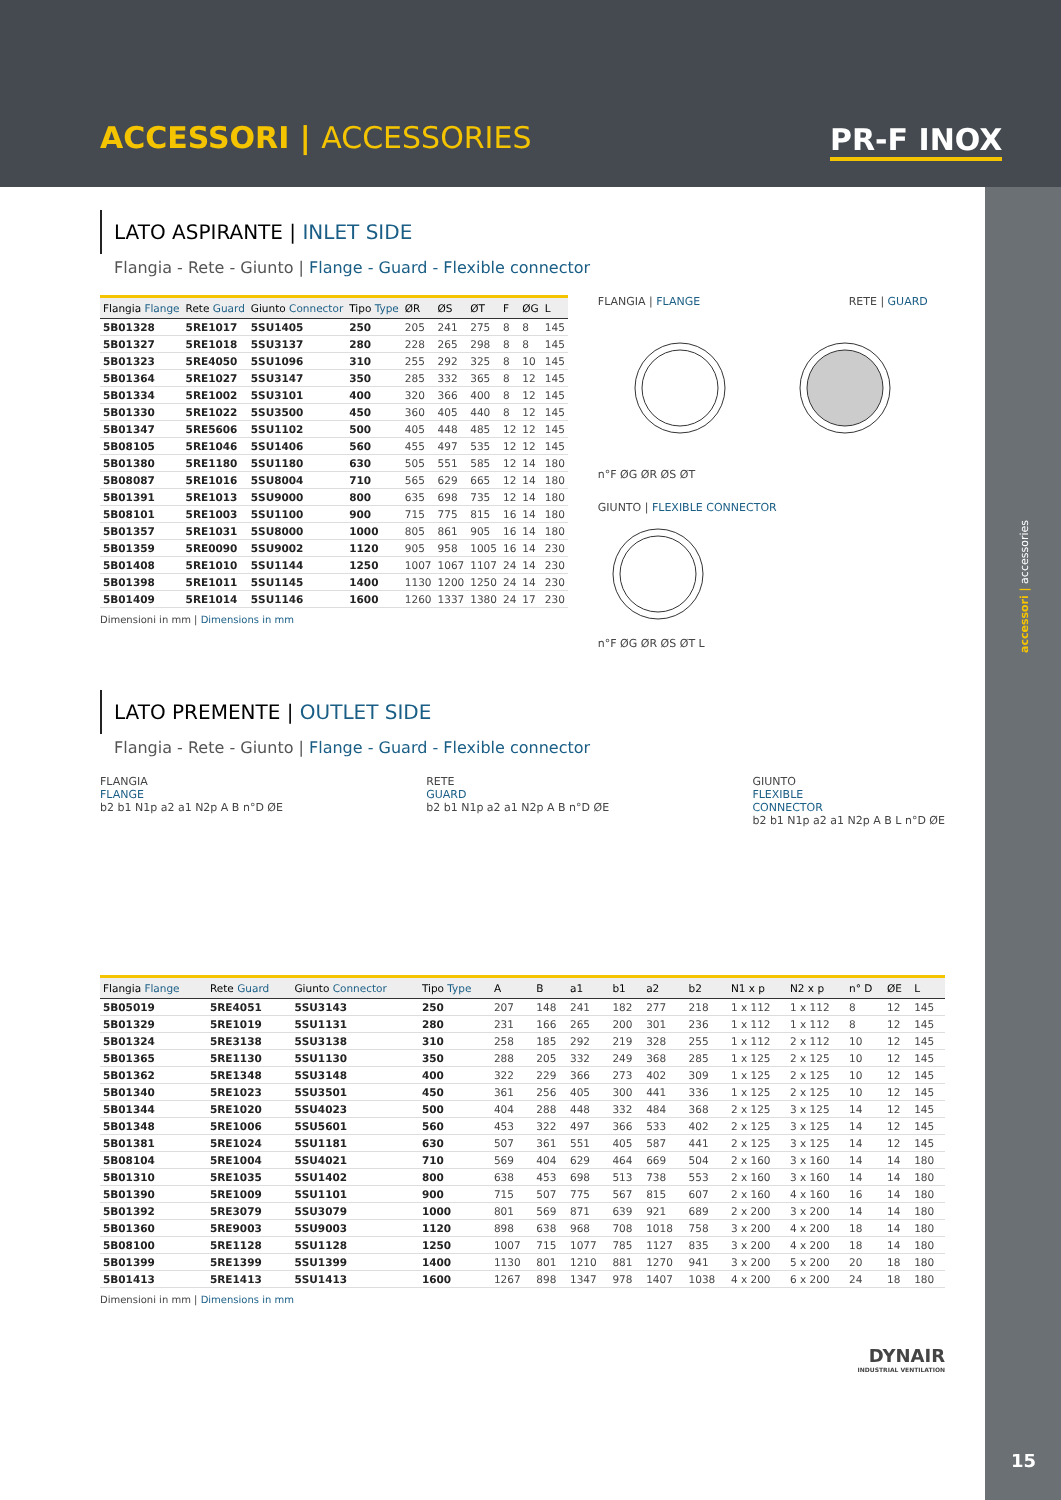ACCESSORI | ACCESSORIES PR-F INOX
accessori | accessories
LATO ASPIRANTE | INLET SIDE
Flangia - Rete - Giunto | Flange - Guard - Flexible connector
| Flangia Flange | Rete Guard | Giunto Connector | Tipo Type | ØR | ØS | ØT | F | ØG | L |
| --- | --- | --- | --- | --- | --- | --- | --- | --- | --- |
| 5B01328 | 5RE1017 | 5SU1405 | 250 | 205 | 241 | 275 | 8 | 8 | 145 |
| 5B01327 | 5RE1018 | 5SU3137 | 280 | 228 | 265 | 298 | 8 | 8 | 145 |
| 5B01323 | 5RE4050 | 5SU1096 | 310 | 255 | 292 | 325 | 8 | 10 | 145 |
| 5B01364 | 5RE1027 | 5SU3147 | 350 | 285 | 332 | 365 | 8 | 12 | 145 |
| 5B01334 | 5RE1002 | 5SU3101 | 400 | 320 | 366 | 400 | 8 | 12 | 145 |
| 5B01330 | 5RE1022 | 5SU3500 | 450 | 360 | 405 | 440 | 8 | 12 | 145 |
| 5B01347 | 5RE5606 | 5SU1102 | 500 | 405 | 448 | 485 | 12 | 12 | 145 |
| 5B08105 | 5RE1046 | 5SU1406 | 560 | 455 | 497 | 535 | 12 | 12 | 145 |
| 5B01380 | 5RE1180 | 5SU1180 | 630 | 505 | 551 | 585 | 12 | 14 | 180 |
| 5B08087 | 5RE1016 | 5SU8004 | 710 | 565 | 629 | 665 | 12 | 14 | 180 |
| 5B01391 | 5RE1013 | 5SU9000 | 800 | 635 | 698 | 735 | 12 | 14 | 180 |
| 5B08101 | 5RE1003 | 5SU1100 | 900 | 715 | 775 | 815 | 16 | 14 | 180 |
| 5B01357 | 5RE1031 | 5SU8000 | 1000 | 805 | 861 | 905 | 16 | 14 | 180 |
| 5B01359 | 5RE0090 | 5SU9002 | 1120 | 905 | 958 | 1005 | 16 | 14 | 230 |
| 5B01408 | 5RE1010 | 5SU1144 | 1250 | 1007 | 1067 | 1107 | 24 | 14 | 230 |
| 5B01398 | 5RE1011 | 5SU1145 | 1400 | 1130 | 1200 | 1250 | 24 | 14 | 230 |
| 5B01409 | 5RE1014 | 5SU1146 | 1600 | 1260 | 1337 | 1380 | 24 | 17 | 230 |
Dimensioni in mm | Dimensions in mm
FLANGIA | FLANGE RETE | GUARD
n°F ØG ØR ØS ØT
GIUNTO | FLEXIBLE CONNECTOR
n°F ØG ØR ØS ØT L
LATO PREMENTE | OUTLET SIDE
Flangia - Rete - Giunto | Flange - Guard - Flexible connector
FLANGIA
FLANGE
b2 b1 N1p a2 a1 N2p A B n°D ØE
RETE
GUARD
b2 b1 N1p a2 a1 N2p A B n°D ØE
GIUNTO
FLEXIBLE
CONNECTOR
b2 b1 N1p a2 a1 N2p A B L n°D ØE
| Flangia Flange | Rete Guard | Giunto Connector | Tipo Type | A | B | a1 | b1 | a2 | b2 | N1 x p | N2 x p | n° D | ØE | L |
| --- | --- | --- | --- | --- | --- | --- | --- | --- | --- | --- | --- | --- | --- | --- |
| 5B05019 | 5RE4051 | 5SU3143 | 250 | 207 | 148 | 241 | 182 | 277 | 218 | 1 x 112 | 1 x 112 | 8 | 12 | 145 |
| 5B01329 | 5RE1019 | 5SU1131 | 280 | 231 | 166 | 265 | 200 | 301 | 236 | 1 x 112 | 1 x 112 | 8 | 12 | 145 |
| 5B01324 | 5RE3138 | 5SU3138 | 310 | 258 | 185 | 292 | 219 | 328 | 255 | 1 x 112 | 2 x 112 | 10 | 12 | 145 |
| 5B01365 | 5RE1130 | 5SU1130 | 350 | 288 | 205 | 332 | 249 | 368 | 285 | 1 x 125 | 2 x 125 | 10 | 12 | 145 |
| 5B01362 | 5RE1348 | 5SU3148 | 400 | 322 | 229 | 366 | 273 | 402 | 309 | 1 x 125 | 2 x 125 | 10 | 12 | 145 |
| 5B01340 | 5RE1023 | 5SU3501 | 450 | 361 | 256 | 405 | 300 | 441 | 336 | 1 x 125 | 2 x 125 | 10 | 12 | 145 |
| 5B01344 | 5RE1020 | 5SU4023 | 500 | 404 | 288 | 448 | 332 | 484 | 368 | 2 x 125 | 3 x 125 | 14 | 12 | 145 |
| 5B01348 | 5RE1006 | 5SU5601 | 560 | 453 | 322 | 497 | 366 | 533 | 402 | 2 x 125 | 3 x 125 | 14 | 12 | 145 |
| 5B01381 | 5RE1024 | 5SU1181 | 630 | 507 | 361 | 551 | 405 | 587 | 441 | 2 x 125 | 3 x 125 | 14 | 12 | 145 |
| 5B08104 | 5RE1004 | 5SU4021 | 710 | 569 | 404 | 629 | 464 | 669 | 504 | 2 x 160 | 3 x 160 | 14 | 14 | 180 |
| 5B01310 | 5RE1035 | 5SU1402 | 800 | 638 | 453 | 698 | 513 | 738 | 553 | 2 x 160 | 3 x 160 | 14 | 14 | 180 |
| 5B01390 | 5RE1009 | 5SU1101 | 900 | 715 | 507 | 775 | 567 | 815 | 607 | 2 x 160 | 4 x 160 | 16 | 14 | 180 |
| 5B01392 | 5RE3079 | 5SU3079 | 1000 | 801 | 569 | 871 | 639 | 921 | 689 | 2 x 200 | 3 x 200 | 14 | 14 | 180 |
| 5B01360 | 5RE9003 | 5SU9003 | 1120 | 898 | 638 | 968 | 708 | 1018 | 758 | 3 x 200 | 4 x 200 | 18 | 14 | 180 |
| 5B08100 | 5RE1128 | 5SU1128 | 1250 | 1007 | 715 | 1077 | 785 | 1127 | 835 | 3 x 200 | 4 x 200 | 18 | 14 | 180 |
| 5B01399 | 5RE1399 | 5SU1399 | 1400 | 1130 | 801 | 1210 | 881 | 1270 | 941 | 3 x 200 | 5 x 200 | 20 | 18 | 180 |
| 5B01413 | 5RE1413 | 5SU1413 | 1600 | 1267 | 898 | 1347 | 978 | 1407 | 1038 | 4 x 200 | 6 x 200 | 24 | 18 | 180 |
Dimensioni in mm | Dimensions in mm
DYNAIR
INDUSTRIAL VENTILATION
15